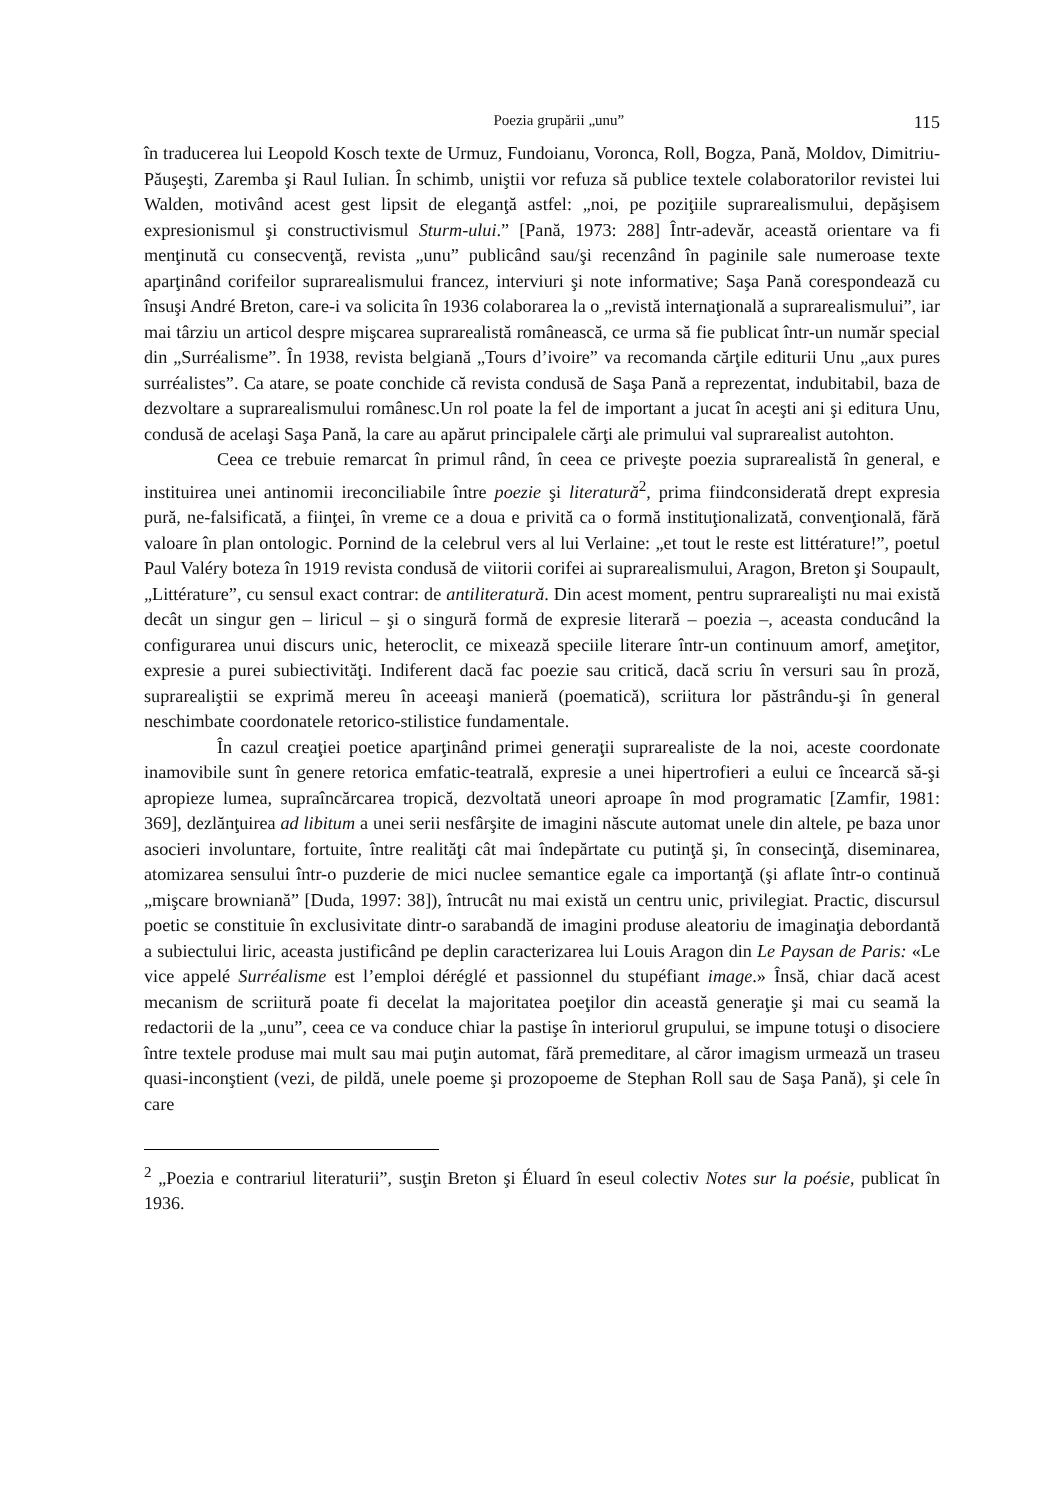Poezia grupării „unu” 115
în traducerea lui Leopold Kosch texte de Urmuz, Fundoianu, Voronca, Roll, Bogza, Pană, Moldov, Dimitriu-Păuşeşti, Zaremba şi Raul Iulian. În schimb, uniştii vor refuza să publice textele colaboratorilor revistei lui Walden, motivând acest gest lipsit de eleganţă astfel: „noi, pe poziţiile suprarealismului, depăşisem expresionismul şi constructivismul Sturm-ului.” [Pană, 1973: 288] Într-adevăr, această orientare va fi menţinută cu consecvenţă, revista „unu” publicând sau/şi recenzând în paginile sale numeroase texte aparţinând corifeilor suprarealismului francez, interviuri şi note informative; Saşa Pană corespondează cu însuşi André Breton, care-i va solicita în 1936 colaborarea la o „revistă internaţională a suprarealismului”, iar mai târziu un articol despre mişcarea suprarealistă românească, ce urma să fie publicat într-un număr special din „Surréalisme”. În 1938, revista belgiană „Tours d’ivoire” va recomanda cărţile editurii Unu „aux pures surréalistes”. Ca atare, se poate conchide că revista condusă de Saşa Pană a reprezentat, indubitabil, baza de dezvoltare a suprarealismului românesc.Un rol poate la fel de important a jucat în aceşti ani şi editura Unu, condusă de acelaşi Saşa Pană, la care au apărut principalele cărţi ale primului val suprarealist autohton.
Ceea ce trebuie remarcat în primul rând, în ceea ce priveşte poezia suprarealistă în general, e instituirea unei antinomii ireconciliabile între poezie şi literatură<sup>2</sup>, prima fiindconsiderată drept expresia pură, ne-falsificată, a fiinţei, în vreme ce a doua e privită ca o formă instituţionalizată, convenţională, fără valoare în plan ontologic. Pornind de la celebrul vers al lui Verlaine: „et tout le reste est littérature!”, poetul Paul Valéry boteza în 1919 revista condusă de viitorii corifei ai suprarealismului, Aragon, Breton şi Soupault, „Littérature”, cu sensul exact contrar: de antiliteratură. Din acest moment, pentru suprarealişti nu mai există decât un singur gen – liricul – şi o singură formă de expresie literară – poezia –, aceasta conducând la configurarea unui discurs unic, heteroclit, ce mixează speciile literare într-un continuum amorf, ameţitor, expresie a purei subiectivităţi. Indiferent dacă fac poezie sau critică, dacă scriu în versuri sau în proză, suprarealiştii se exprimă mereu în aceeaşi manieră (poematică), scriitura lor păstrându-şi în general neschimbate coordonatele retorico-stilistice fundamentale.
În cazul creaţiei poetice aparţinând primei generaţii suprarealiste de la noi, aceste coordonate inamovibile sunt în genere retorica emfatic-teatrală, expresie a unei hipertrofieri a eului ce încearcă să-şi apropieze lumea, supraîncărcarea tropică, dezvoltată uneori aproape în mod programatic [Zamfir, 1981: 369], dezlănţuirea ad libitum a unei serii nesfârşite de imagini născute automat unele din altele, pe baza unor asocieri involuntare, fortuite, între realităţi cât mai îndepărtate cu putinţă şi, în consecinţă, diseminarea, atomizarea sensului într-o puzderie de mici nuclee semantice egale ca importanţă (şi aflate într-o continuă „mişcare browniană” [Duda, 1997: 38]), întrucât nu mai există un centru unic, privilegiat. Practic, discursul poetic se constituie în exclusivitate dintr-o sarabandă de imagini produse aleatoriu de imaginaţia debordantă a subiectului liric, aceasta justificând pe deplin caracterizarea lui Louis Aragon din Le Paysan de Paris: «Le vice appelé Surréalisme est l’emploi déréglé et passionnel du stupéfiant image.» Însă, chiar dacă acest mecanism de scriitură poate fi decelat la majoritatea poeţilor din această generaţie şi mai cu seamă la redactorii de la „unu”, ceea ce va conduce chiar la pastişe în interiorul grupului, se impune totuşi o disociere între textele produse mai mult sau mai puţin automat, fără premeditare, al căror imagism urmează un traseu quasi-inconştient (vezi, de pildă, unele poeme şi prozopoeme de Stephan Roll sau de Saşa Pană), şi cele în care
<sup>2</sup> „Poezia e contrariul literaturii”, susţin Breton şi Éluard în eseul colectiv Notes sur la poésie, publicat în 1936.